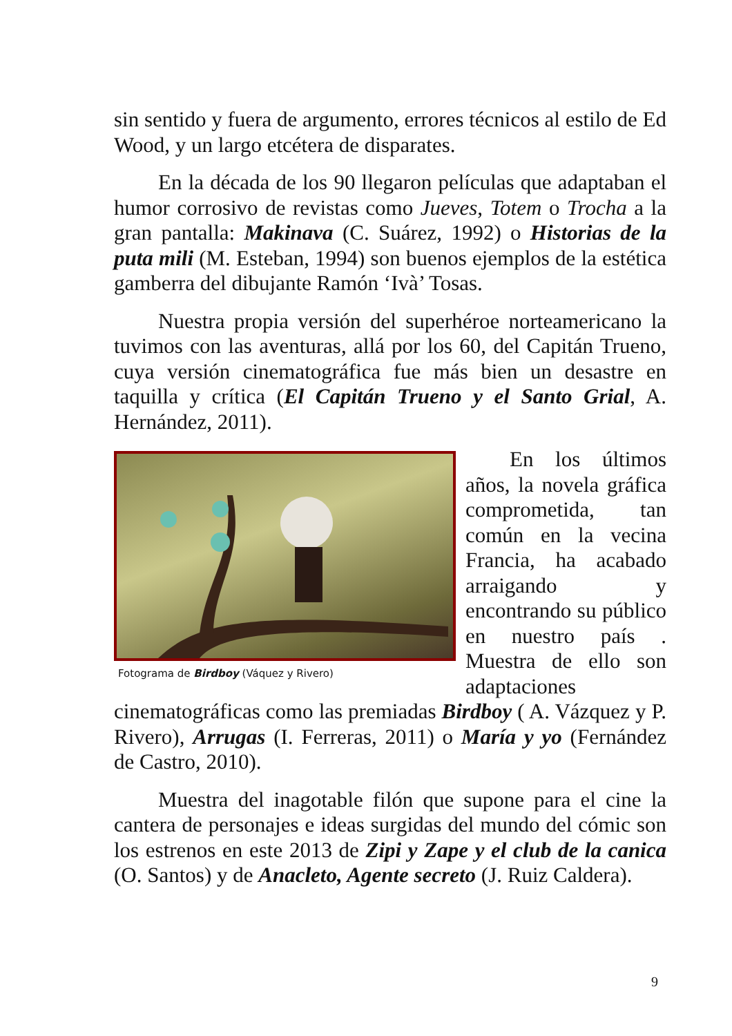sin sentido y fuera de argumento, errores técnicos al estilo de Ed Wood, y un largo etcétera de disparates.
En la década de los 90 llegaron películas que adaptaban el humor corrosivo de revistas como Jueves, Totem o Trocha a la gran pantalla: Makinava (C. Suárez, 1992) o Historias de la puta mili (M. Esteban, 1994) son buenos ejemplos de la estética gamberra del dibujante Ramón ‘Ivà’ Tosas.
Nuestra propia versión del superhéroe norteamericano la tuvimos con las aventuras, allá por los 60, del Capitán Trueno, cuya versión cinematográfica fue más bien un desastre en taquilla y crítica (El Capitán Trueno y el Santo Grial, A. Hernández, 2011).
Fotograma de Birdboy (Váquez y Rivero)
En los últimos años, la novela gráfica comprometida, tan común en la vecina Francia, ha acabado arraigando y encontrando su público en nuestro país . Muestra de ello son adaptaciones cinematográficas como las premiadas Birdboy ( A. Vázquez y P. Rivero), Arrugas (I. Ferreras, 2011) o María y yo (Fernández de Castro, 2010).
Muestra del inagotable filón que supone para el cine la cantera de personajes e ideas surgidas del mundo del cómic son los estrenos en este 2013 de Zipi y Zape y el club de la canica (O. Santos) y de Anacleto, Agente secreto (J. Ruiz Caldera).
9